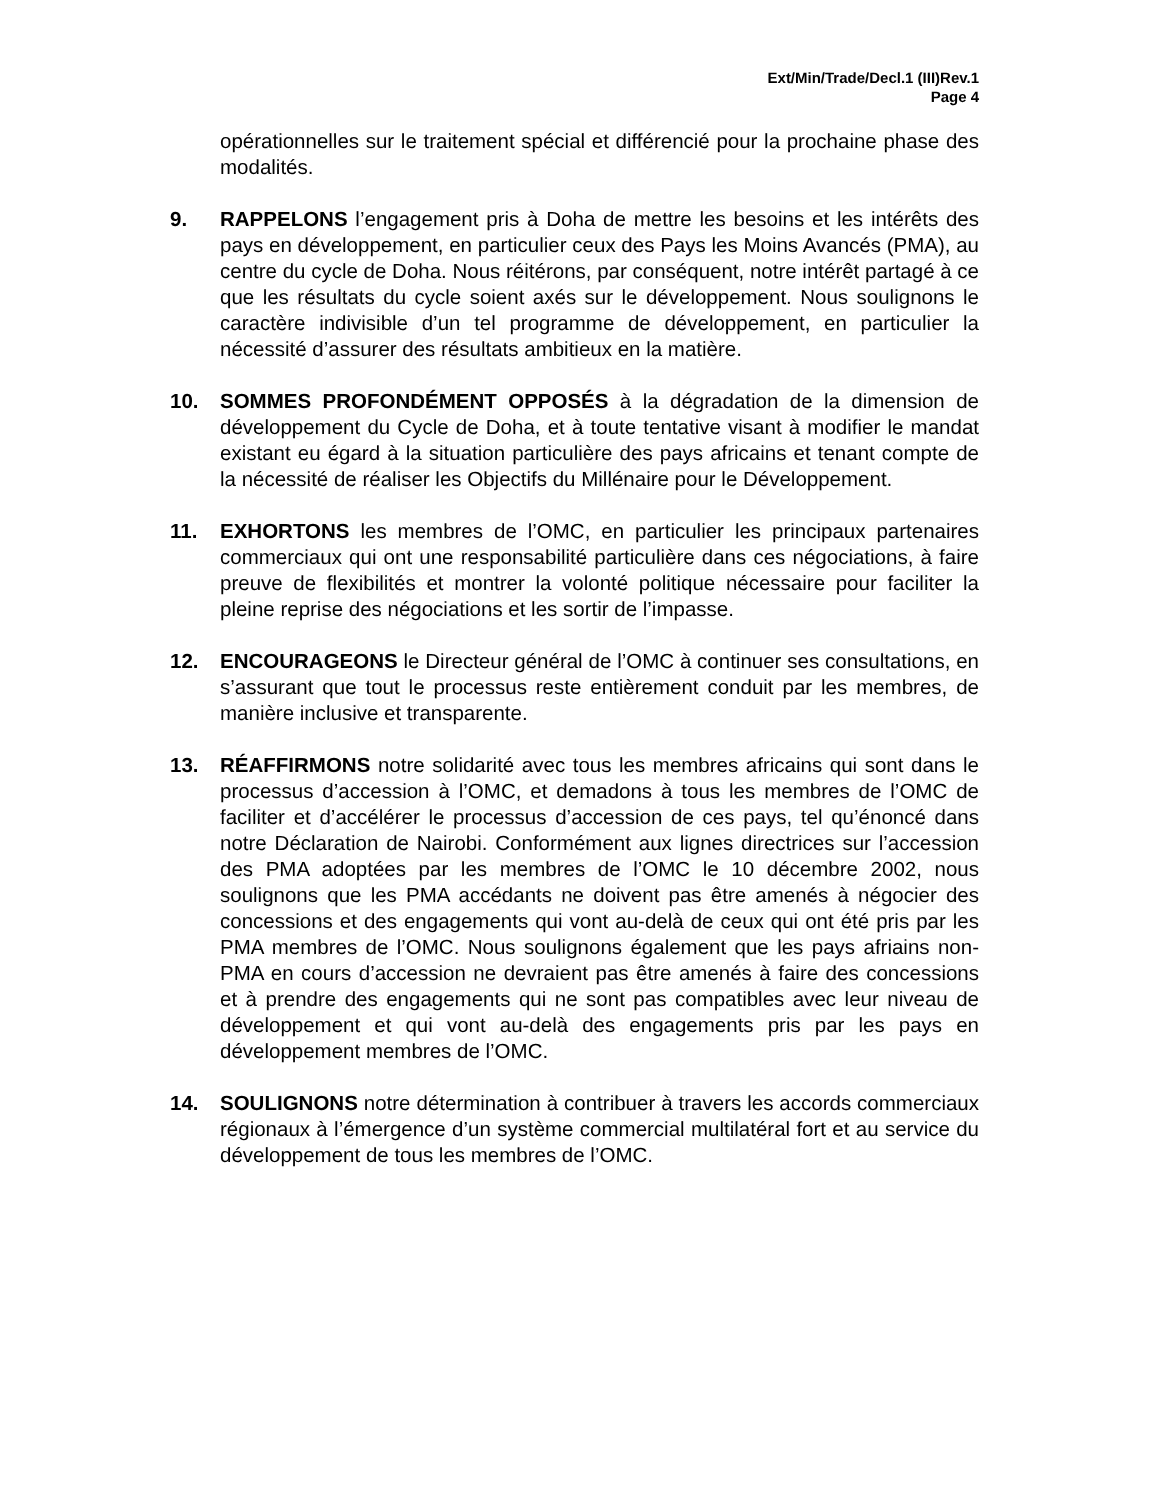Ext/Min/Trade/Decl.1 (III)Rev.1
Page 4
opérationnelles sur le traitement spécial et différencié pour la prochaine phase des modalités.
9. RAPPELONS l’engagement pris à Doha de mettre les besoins et les intérêts des pays en développement, en particulier ceux des Pays les Moins Avancés (PMA), au centre du cycle de Doha. Nous réitérons, par conséquent, notre intérêt partagé à ce que les résultats du cycle soient axés sur le développement. Nous soulignons le caractère indivisible d’un tel programme de développement, en particulier la nécessité d’assurer des résultats ambitieux en la matière.
10. SOMMES PROFONDÉMENT OPPOSÉS à la dégradation de la dimension de développement du Cycle de Doha, et à toute tentative visant à modifier le mandat existant eu égard à la situation particulière des pays africains et tenant compte de la nécessité de réaliser les Objectifs du Millénaire pour le Développement.
11. EXHORTONS les membres de l’OMC, en particulier les principaux partenaires commerciaux qui ont une responsabilité particulière dans ces négociations, à faire preuve de flexibilités et montrer la volonté politique nécessaire pour faciliter la pleine reprise des négociations et les sortir de l’impasse.
12. ENCOURAGEONS le Directeur général de l’OMC à continuer ses consultations, en s’assurant que tout le processus reste entièrement conduit par les membres, de manière inclusive et transparente.
13. RÉAFFIRMONS notre solidarité avec tous les membres africains qui sont dans le processus d’accession à l’OMC, et demadons à tous les membres de l’OMC de faciliter et d’accélérer le processus d’accession de ces pays, tel qu’énoncé dans notre Déclaration de Nairobi. Conformément aux lignes directrices sur l’accession des PMA adoptées par les membres de l’OMC le 10 décembre 2002, nous soulignons que les PMA accédants ne doivent pas être amenés à négocier des concessions et des engagements qui vont au-delà de ceux qui ont été pris par les PMA membres de l’OMC. Nous soulignons également que les pays afriains non-PMA en cours d’accession ne devraient pas être amenés à faire des concessions et à prendre des engagements qui ne sont pas compatibles avec leur niveau de développement et qui vont au-delà des engagements pris par les pays en développement membres de l’OMC.
14. SOULIGNONS notre détermination à contribuer à travers les accords commerciaux régionaux à l’émergence d’un système commercial multilatéral fort et au service du développement de tous les membres de l’OMC.